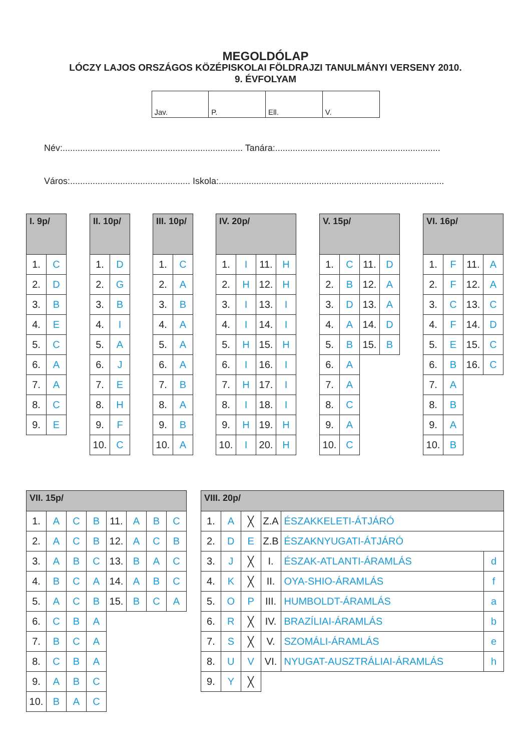MEGOLDÓLAP
LÓCZY LAJOS ORSZÁGOS KÖZÉPISKOLAI FÖLDRAJZI TANULMÁNYI VERSENY 2010.
9. ÉVFOLYAM
| Jav. | P. | Ell. | V. |
Név:........................................................................ Tanára:..................................................................
Város:................................................ Iskola:..........................................................................................
| I. 9p/ | |
| --- | --- |
| 1. | C |
| 2. | D |
| 3. | B |
| 4. | E |
| 5. | C |
| 6. | A |
| 7. | A |
| 8. | C |
| 9. | E |
| II. 10p/ | |
| --- | --- |
| 1. | D |
| 2. | G |
| 3. | B |
| 4. | I |
| 5. | A |
| 6. | J |
| 7. | E |
| 8. | H |
| 9. | F |
| 10. | C |
| III. 10p/ | |
| --- | --- |
| 1. | C |
| 2. | A |
| 3. | B |
| 4. | A |
| 5. | A |
| 6. | A |
| 7. | B |
| 8. | A |
| 9. | B |
| 10. | A |
| IV. 20p/ | | | |
| --- | --- | --- | --- |
| 1. | I | 11. | H |
| 2. | H | 12. | H |
| 3. | I | 13. | I |
| 4. | I | 14. | I |
| 5. | H | 15. | H |
| 6. | I | 16. | I |
| 7. | H | 17. | I |
| 8. | I | 18. | I |
| 9. | H | 19. | H |
| 10. | I | 20. | H |
| V. 15p/ | | | |
| --- | --- | --- | --- |
| 1. | C | 11. | D |
| 2. | B | 12. | A |
| 3. | D | 13. | A |
| 4. | A | 14. | D |
| 5. | B | 15. | B |
| 6. | A | | |
| 7. | A | | |
| 8. | C | | |
| 9. | A | | |
| 10. | C | | |
| VI. 16p/ | | | |
| --- | --- | --- | --- |
| 1. | F | 11. | A |
| 2. | F | 12. | A |
| 3. | C | 13. | C |
| 4. | F | 14. | D |
| 5. | E | 15. | C |
| 6. | B | 16. | C |
| 7. | A | | |
| 8. | B | | |
| 9. | A | | |
| 10. | B | | |
| VII. 15p/ | | | | | | | |
| --- | --- | --- | --- | --- | --- | --- | --- |
| 1. | A | C | B | 11. | A | B | C |
| 2. | A | C | B | 12. | A | C | B |
| 3. | A | B | C | 13. | B | A | C |
| 4. | B | C | A | 14. | A | B | C |
| 5. | A | C | B | 15. | B | C | A |
| 6. | C | B | A | | | | |
| 7. | B | C | A | | | | |
| 8. | C | B | A | | | | |
| 9. | A | B | C | | | | |
| 10. | B | A | C | | | | |
| VIII. 20p/ | | | | | |
| --- | --- | --- | --- | --- | --- |
| 1. | A | ╳ | Z.A | ÉSZAKKELETI-ÁTJÁRÓ | |
| 2. | D | E | Z.B | ÉSZAKNYUGATI-ÁTJÁRÓ | |
| 3. | J | ╳ | I. | ÉSZAK-ATLANTI-ÁRAMLÁS | d |
| 4. | K | ╳ | II. | OYA-SHIO-ÁRAMLÁS | f |
| 5. | O | P | III. | HUMBOLDT-ÁRAMLÁS | a |
| 6. | R | ╳ | IV. | BRAZÍLIAI-ÁRAMLÁS | b |
| 7. | S | ╳ | V. | SZOMÁLI-ÁRAMLÁS | e |
| 8. | U | V | VI. | NYUGAT-AUSZTRÁLIAI-ÁRAMLÁS | h |
| 9. | Y | ╳ | | | |